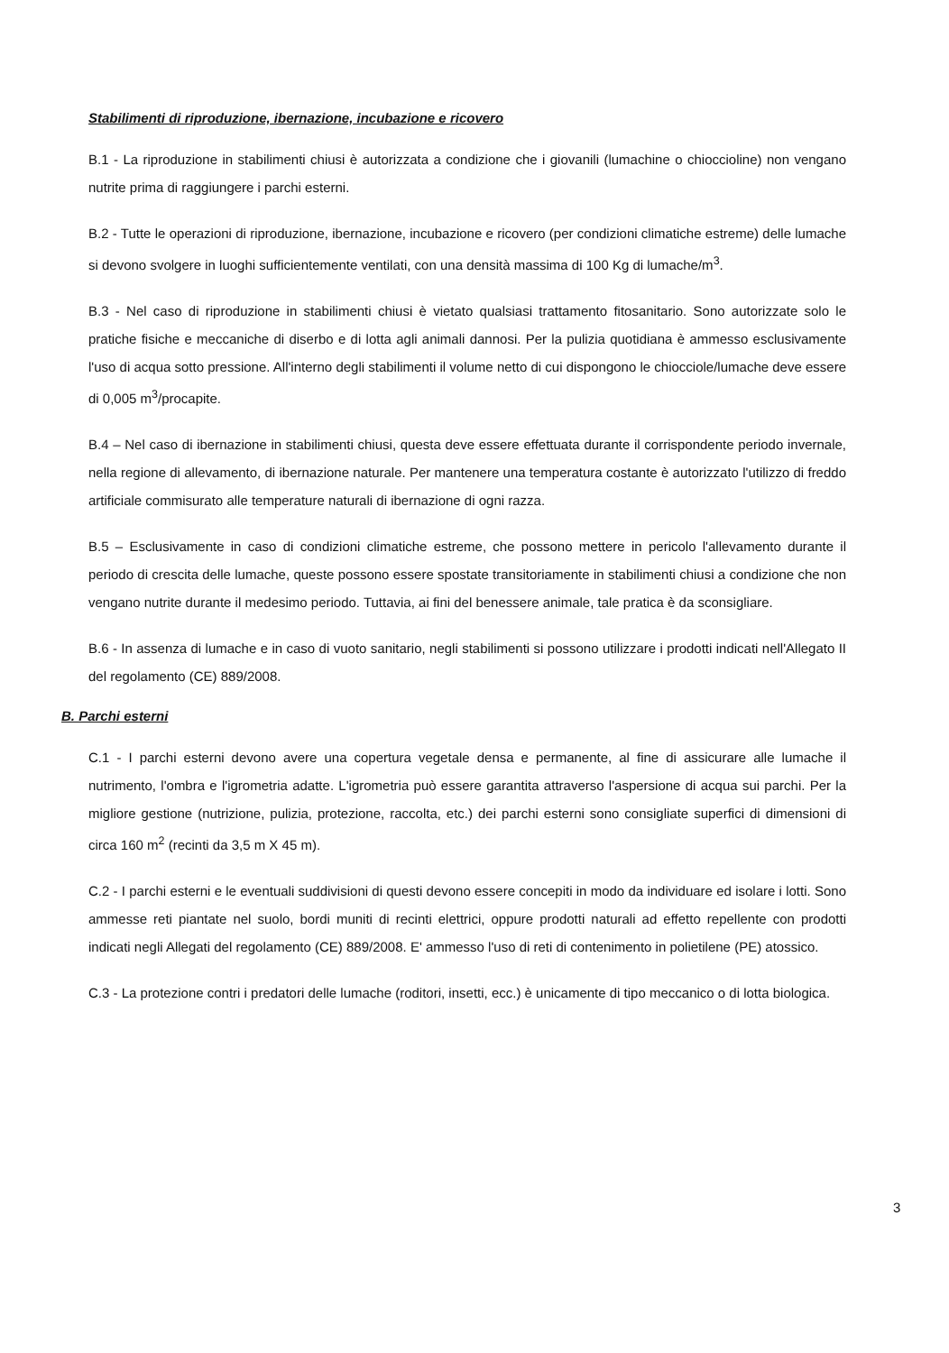Stabilimenti di riproduzione, ibernazione, incubazione e ricovero
B.1 - La riproduzione in stabilimenti chiusi è autorizzata a condizione che i giovanili (lumachine o chioccioline) non vengano nutrite prima di raggiungere i parchi esterni.
B.2 - Tutte le operazioni di riproduzione, ibernazione, incubazione e ricovero (per condizioni climatiche estreme) delle lumache si devono svolgere in luoghi sufficientemente ventilati, con una densità massima di 100 Kg di lumache/m<sup>3</sup>.
B.3 - Nel caso di riproduzione in stabilimenti chiusi è vietato qualsiasi trattamento fitosanitario. Sono autorizzate solo le pratiche fisiche e meccaniche di diserbo e di lotta agli animali dannosi. Per la pulizia quotidiana è ammesso esclusivamente l'uso di acqua sotto pressione. All'interno degli stabilimenti il volume netto di cui dispongono le chiocciole/lumache deve essere di 0,005 m<sup>3</sup>/procapite.
B.4 – Nel caso di ibernazione in stabilimenti chiusi, questa deve essere effettuata durante il corrispondente periodo invernale, nella regione di allevamento, di ibernazione naturale. Per mantenere una temperatura costante è autorizzato l'utilizzo di freddo artificiale commisurato alle temperature naturali di ibernazione di ogni razza.
B.5 – Esclusivamente in caso di condizioni climatiche estreme, che possono mettere in pericolo l'allevamento durante il periodo di crescita delle lumache, queste possono essere spostate transitoriamente in stabilimenti chiusi a condizione che non vengano nutrite durante il medesimo periodo. Tuttavia, ai fini del benessere animale, tale pratica è da sconsigliare.
B.6 - In assenza di lumache e in caso di vuoto sanitario, negli stabilimenti si possono utilizzare i prodotti indicati nell'Allegato II del regolamento (CE) 889/2008.
B. Parchi esterni
C.1 - I parchi esterni devono avere una copertura vegetale densa e permanente, al fine di assicurare alle lumache il nutrimento, l'ombra e l'igrometria adatte. L'igrometria può essere garantita attraverso l'aspersione di acqua sui parchi. Per la migliore gestione (nutrizione, pulizia, protezione, raccolta, etc.) dei parchi esterni sono consigliate superfici di dimensioni di circa 160 m<sup>2</sup> (recinti da 3,5 m X 45 m).
C.2 - I parchi esterni e le eventuali suddivisioni di questi devono essere concepiti in modo da individuare ed isolare i lotti. Sono ammesse reti piantate nel suolo, bordi muniti di recinti elettrici, oppure prodotti naturali ad effetto repellente con prodotti indicati negli Allegati del regolamento (CE) 889/2008. E' ammesso l'uso di reti di contenimento in polietilene (PE) atossico.
C.3 - La protezione contri i predatori delle lumache (roditori, insetti, ecc.) è unicamente di tipo meccanico o di lotta biologica.
3